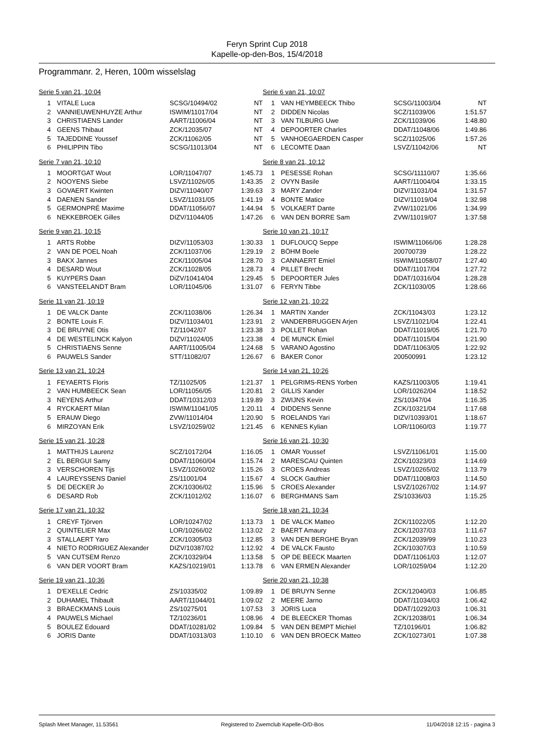Feryn Sprint Cup 2018
Kapelle-op-den-Bos, 15/4/2018
Programmanr. 2, Heren, 100m wisselslag
Serie 5 van 21, 10:04
| 1 | VITALE Luca | SCSG/10494/02 | NT |
| 2 | VANNIEUWENHUYZE Arthur | ISWIM/11017/04 | NT |
| 3 | CHRISTIAENS Lander | AART/11006/04 | NT |
| 4 | GEENS Thibaut | ZCK/12035/07 | NT |
| 5 | TAJEDDINE Youssef | ZCK/11062/05 | NT |
| 6 | PHILIPPIN Tibo | SCSG/11013/04 | NT |
Serie 6 van 21, 10:07
| 1 | VAN HEYMBEECK Thibo | SCSG/11003/04 | NT |
| 2 | DIDDEN Nicolas | SCZ/11039/06 | 1:51.57 |
| 3 | VAN TILBURG Uwe | ZCK/11039/06 | 1:48.80 |
| 4 | DEPOORTER Charles | DDAT/11048/06 | 1:49.86 |
| 5 | VANHOEGAERDEN Casper | SCZ/11025/06 | 1:57.26 |
| 6 | LECOMTE Daan | LSVZ/11042/06 | NT |
Serie 7 van 21, 10:10
| 1 | MOORTGAT Wout | LOR/11047/07 | 1:45.73 |
| 2 | NOOYENS Siebe | LSVZ/11026/05 | 1:43.35 |
| 3 | GOVAERT Kwinten | DIZV/11040/07 | 1:39.63 |
| 4 | DAENEN Sander | LSVZ/11031/05 | 1:41.19 |
| 5 | GERMONPRÉ Maxime | DDAT/11056/07 | 1:44.94 |
| 6 | NEKKEBROEK Gilles | DIZV/11044/05 | 1:47.26 |
Serie 8 van 21, 10:12
| 1 | PESESSE Rohan | SCSG/11110/07 | 1:35.66 |
| 2 | OVYN Basile | AART/11004/04 | 1:33.15 |
| 3 | MARY Zander | DIZV/11031/04 | 1:31.57 |
| 4 | BONTE Matice | DIZV/11019/04 | 1:32.98 |
| 5 | VOLKAERT Dante | ZVW/11021/06 | 1:34.99 |
| 6 | VAN DEN BORRE Sam | ZVW/11019/07 | 1:37.58 |
Serie 9 van 21, 10:15
| 1 | ARTS Robbe | DIZV/11053/03 | 1:30.33 |
| 2 | VAN DE POEL Noah | ZCK/11037/06 | 1:29.19 |
| 3 | BAKX Jannes | ZCK/11005/04 | 1:28.70 |
| 4 | DESARD Wout | ZCK/11028/05 | 1:28.73 |
| 5 | KUYPERS Daan | DiZV/10414/04 | 1:29.45 |
| 6 | VANSTEELANDT Bram | LOR/11045/06 | 1:31.07 |
Serie 10 van 21, 10:17
| 1 | DUFLOUCQ Seppe | ISWIM/11066/06 | 1:28.28 |
| 2 | BÖHM Boele | 200700739 | 1:28.22 |
| 3 | CANNAERT Emiel | ISWIM/11058/07 | 1:27.40 |
| 4 | PILLET Brecht | DDAT/11017/04 | 1:27.72 |
| 5 | DEPOORTER Jules | DDAT/10316/04 | 1:28.28 |
| 6 | FERYN Tibbe | ZCK/11030/05 | 1:28.66 |
Serie 11 van 21, 10:19
| 1 | DE VALCK Dante | ZCK/11038/06 | 1:26.34 |
| 2 | BONTE Louis F. | DIZV/11034/01 | 1:23.91 |
| 3 | DE BRUYNE Otis | TZ/11042/07 | 1:23.38 |
| 4 | DE WESTELINCK Kalyon | DIZV/11024/05 | 1:23.38 |
| 5 | CHRISTIAENS Senne | AART/11005/04 | 1:24.68 |
| 6 | PAUWELS Sander | STT/11082/07 | 1:26.67 |
Serie 12 van 21, 10:22
| 1 | MARTIN Xander | ZCK/11043/03 | 1:23.12 |
| 2 | VANDERBRUGGEN Arjen | LSVZ/11021/04 | 1:22.41 |
| 3 | POLLET Rohan | DDAT/11019/05 | 1:21.70 |
| 4 | DE MUNCK Emiel | DDAT/11015/04 | 1:21.90 |
| 5 | VARANO Agostino | DDAT/11063/05 | 1:22.92 |
| 6 | BAKER Conor | 200500991 | 1:23.12 |
Serie 13 van 21, 10:24
| 1 | FEYAERTS Floris | TZ/11025/05 | 1:21.37 |
| 2 | VAN HUMBEECK Sean | LOR/11056/05 | 1:20.81 |
| 3 | NEYENS Arthur | DDAT/10312/03 | 1:19.89 |
| 4 | RYCKAERT Milan | ISWIM/11041/05 | 1:20.11 |
| 5 | ERAUW Diego | ZVW/11014/04 | 1:20.90 |
| 6 | MIRZOYAN Erik | LSVZ/10259/02 | 1:21.45 |
Serie 14 van 21, 10:26
| 1 | PELGRIMS-RENS Yorben | KAZS/11003/05 | 1:19.41 |
| 2 | GILLIS Xander | LOR/10262/04 | 1:18.52 |
| 3 | ZWIJNS Kevin | ZS/10347/04 | 1:16.35 |
| 4 | DIDDENS Senne | ZCK/10321/04 | 1:17.68 |
| 5 | ROELANDS Yari | DIZV/10393/01 | 1:18.67 |
| 6 | KENNES Kylian | LOR/11060/03 | 1:19.77 |
Serie 15 van 21, 10:28
| 1 | MATTHIJS Laurenz | SCZ/10172/04 | 1:16.05 |
| 2 | EL BERGUI Samy | DDAT/11060/04 | 1:15.74 |
| 3 | VERSCHOREN Tijs | LSVZ/10260/02 | 1:15.26 |
| 4 | LAUREYSSENS Daniel | ZS/11001/04 | 1:15.67 |
| 5 | DE DECKER Jo | ZCK/10306/02 | 1:15.96 |
| 6 | DESARD Rob | ZCK/11012/02 | 1:16.07 |
Serie 16 van 21, 10:30
| 1 | OMAR Youssef | LSVZ/11061/01 | 1:15.00 |
| 2 | MARESCAU Quinten | ZCK/10323/03 | 1:14.69 |
| 3 | CROES Andreas | LSVZ/10265/02 | 1:13.79 |
| 4 | SLOCK Gauthier | DDAT/11008/03 | 1:14.50 |
| 5 | CROES Alexander | LSVZ/10267/02 | 1:14.97 |
| 6 | BERGHMANS Sam | ZS/10336/03 | 1:15.25 |
Serie 17 van 21, 10:32
| 1 | CREYF Tjörven | LOR/10247/02 | 1:13.73 |
| 2 | QUINTELIER Max | LOR/10266/02 | 1:13.02 |
| 3 | STALLAERT Yaro | ZCK/10305/03 | 1:12.85 |
| 4 | NIETO RODRIGUEZ Alexander | DIZV/10387/02 | 1:12.92 |
| 5 | VAN CUTSEM Renzo | ZCK/10329/04 | 1:13.58 |
| 6 | VAN DER VOORT Bram | KAZS/10219/01 | 1:13.78 |
Serie 18 van 21, 10:34
| 1 | DE VALCK Matteo | ZCK/11022/05 | 1:12.20 |
| 2 | BAERT Amaury | ZCK/12037/03 | 1:11.67 |
| 3 | VAN DEN BERGHE Bryan | ZCK/12039/99 | 1:10.23 |
| 4 | DE VALCK Fausto | ZCK/10307/03 | 1:10.59 |
| 5 | OP DE BEECK Maarten | DDAT/11061/03 | 1:12.07 |
| 6 | VAN ERMEN Alexander | LOR/10259/04 | 1:12.20 |
Serie 19 van 21, 10:36
| 1 | D'EXELLE Cedric | ZS/10335/02 | 1:09.89 |
| 2 | DUHAMEL Thibault | AART/11044/01 | 1:09.02 |
| 3 | BRAECKMANS Louis | ZS/10275/01 | 1:07.53 |
| 4 | PAUWELS Michael | TZ/10236/01 | 1:08.96 |
| 5 | BOULEZ Edouard | DDAT/10281/02 | 1:09.84 |
| 6 | JORIS Dante | DDAT/10313/03 | 1:10.10 |
Serie 20 van 21, 10:38
| 1 | DE BRUYN Senne | ZCK/12040/03 | 1:06.85 |
| 2 | MEERE Jarno | DDAT/11034/03 | 1:06.42 |
| 3 | JORIS Luca | DDAT/10292/03 | 1:06.31 |
| 4 | DE BLEECKER Thomas | ZCK/12038/01 | 1:06.34 |
| 5 | VAN DEN BEMPT Michiel | TZ/10196/01 | 1:06.82 |
| 6 | VAN DEN BROECK Matteo | ZCK/10273/01 | 1:07.38 |
Splash Meet Manager, 11.53561 Registered to Zwemclub Kapelle-O/D-Bos 11/04/2018 12:15 - pagina 3